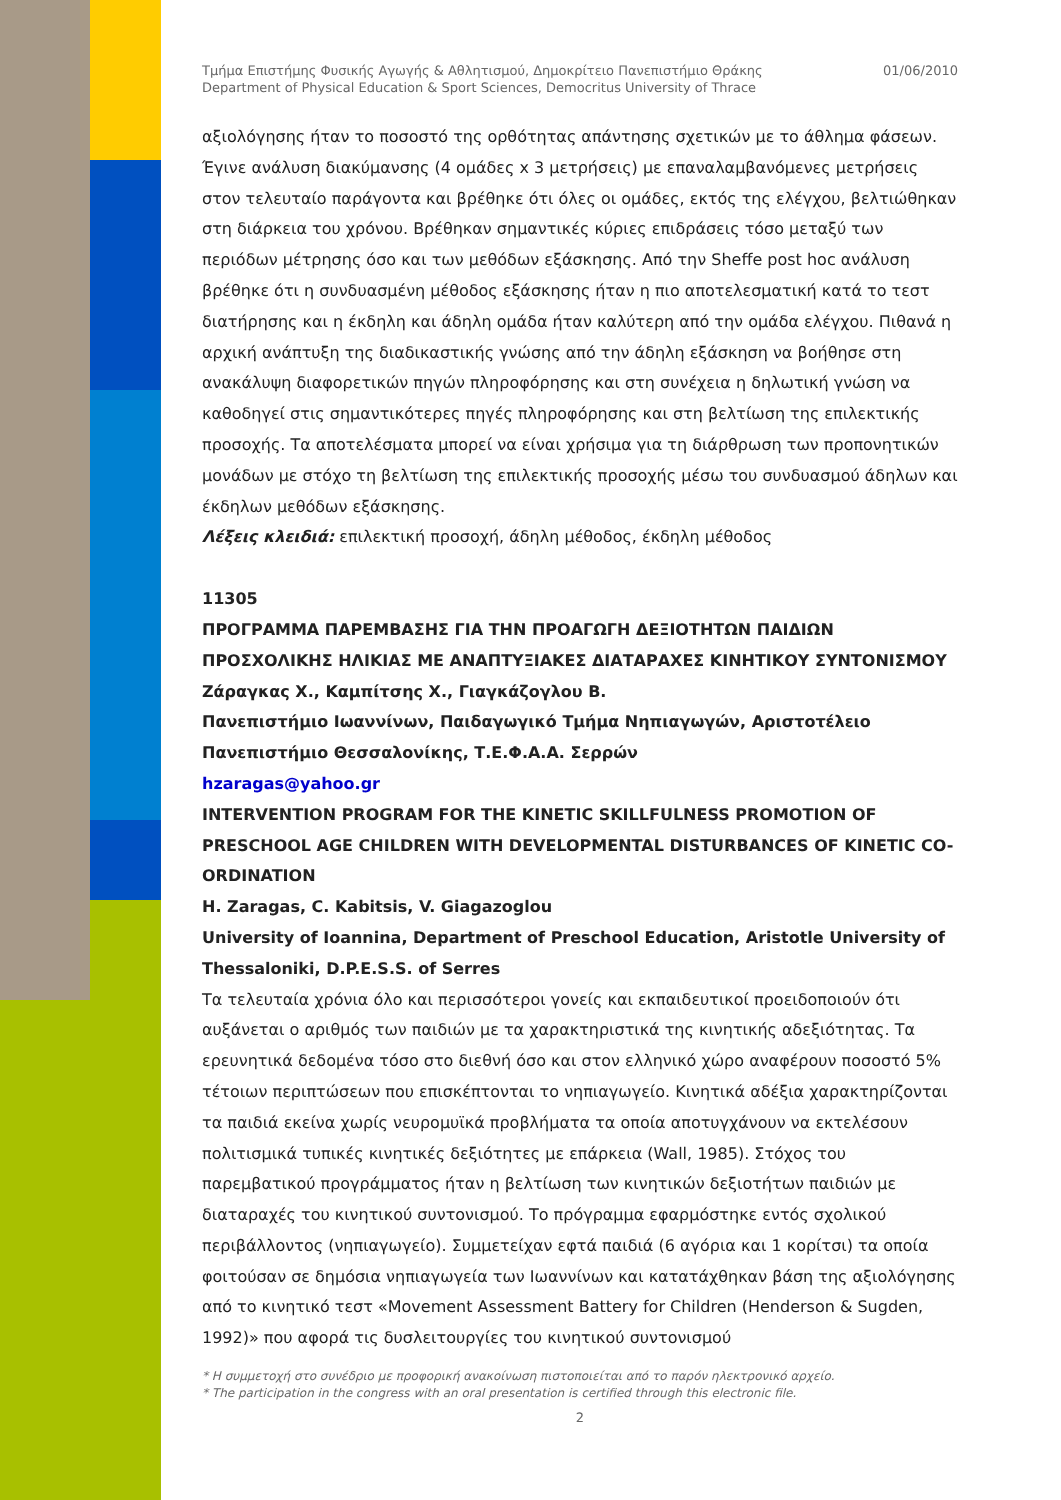Τμήμα Επιστήμης Φυσικής Αγωγής & Αθλητισμού, Δημοκρίτειο Πανεπιστήμιο Θράκης
Department of Physical Education & Sport Sciences, Democritus University of Thrace
01/06/2010
αξιολόγησης ήταν το ποσοστό της ορθότητας απάντησης σχετικών με το άθλημα φάσεων. Έγινε ανάλυση διακύμανσης (4 ομάδες x 3 μετρήσεις) με επαναλαμβανόμενες μετρήσεις στον τελευταίο παράγοντα και βρέθηκε ότι όλες οι ομάδες, εκτός της ελέγχου, βελτιώθηκαν στη διάρκεια του χρόνου. Βρέθηκαν σημαντικές κύριες επιδράσεις τόσο μεταξύ των περιόδων μέτρησης όσο και των μεθόδων εξάσκησης. Από την Sheffe post hoc ανάλυση βρέθηκε ότι η συνδυασμένη μέθοδος εξάσκησης ήταν η πιο αποτελεσματική κατά το τεστ διατήρησης και η έκδηλη και άδηλη ομάδα ήταν καλύτερη από την ομάδα ελέγχου. Πιθανά η αρχική ανάπτυξη της διαδικαστικής γνώσης από την άδηλη εξάσκηση να βοήθησε στη ανακάλυψη διαφορετικών πηγών πληροφόρησης και στη συνέχεια η δηλωτική γνώση να καθοδηγεί στις σημαντικότερες πηγές πληροφόρησης και στη βελτίωση της επιλεκτικής προσοχής. Τα αποτελέσματα μπορεί να είναι χρήσιμα για τη διάρθρωση των προπονητικών μονάδων με στόχο τη βελτίωση της επιλεκτικής προσοχής μέσω του συνδυασμού άδηλων και έκδηλων μεθόδων εξάσκησης.
Λέξεις κλειδιά: επιλεκτική προσοχή, άδηλη μέθοδος, έκδηλη μέθοδος
11305
ΠΡΟΓΡΑΜΜΑ ΠΑΡΕΜΒΑΣΗΣ ΓΙΑ ΤΗΝ ΠΡΟΑΓΩΓΗ ΔΕΞΙΟΤΗΤΩΝ ΠΑΙΔΙΩΝ ΠΡΟΣΧΟΛΙΚΗΣ ΗΛΙΚΙΑΣ ΜΕ ΑΝΑΠΤΥΞΙΑΚΕΣ ΔΙΑΤΑΡΑΧΕΣ ΚΙΝΗΤΙΚΟΥ ΣΥΝΤΟΝΙΣΜΟΥ
Ζάραγκας Χ., Καμπίτσης Χ., Γιαγκάζογλου Β.
Πανεπιστήμιο Ιωαννίνων, Παιδαγωγικό Τμήμα Νηπιαγωγών, Αριστοτέλειο Πανεπιστήμιο Θεσσαλονίκης, Τ.Ε.Φ.Α.Α. Σερρών
hzaragas@yahoo.gr
INTERVENTION PROGRAM FOR THE KINETIC SKILLFULNESS PROMOTION OF PRESCHOOL AGE CHILDREN WITH DEVELOPMENTAL DISTURBANCES OF KINETIC CO-ORDINATION
H. Zaragas, C. Kabitsis, V. Giagazoglou
University of Ioannina, Department of Preschool Education, Aristotle University of Thessaloniki, D.P.E.S.S. of Serres
Τα τελευταία χρόνια όλο και περισσότεροι γονείς και εκπαιδευτικοί προειδοποιούν ότι αυξάνεται ο αριθμός των παιδιών με τα χαρακτηριστικά της κινητικής αδεξιότητας. Τα ερευνητικά δεδομένα τόσο στο διεθνή όσο και στον ελληνικό χώρο αναφέρουν ποσοστό 5% τέτοιων περιπτώσεων που επισκέπτονται το νηπιαγωγείο. Κινητικά αδέξια χαρακτηρίζονται τα παιδιά εκείνα χωρίς νευρομυϊκά προβλήματα τα οποία αποτυγχάνουν να εκτελέσουν πολιτισμικά τυπικές κινητικές δεξιότητες με επάρκεια (Wall, 1985). Στόχος του παρεμβατικού προγράμματος ήταν η βελτίωση των κινητικών δεξιοτήτων παιδιών με διαταραχές του κινητικού συντονισμού. Το πρόγραμμα εφαρμόστηκε εντός σχολικού περιβάλλοντος (νηπιαγωγείο). Συμμετείχαν εφτά παιδιά (6 αγόρια και 1 κορίτσι) τα οποία φοιτούσαν σε δημόσια νηπιαγωγεία των Ιωαννίνων και κατατάχθηκαν βάση της αξιολόγησης από το κινητικό τεστ «Movement Assessment Battery for Children (Henderson & Sugden, 1992)» που αφορά τις δυσλειτουργίες του κινητικού συντονισμού
* Η συμμετοχή στο συνέδριο με προφορική ανακοίνωση πιστοποιείται από το παρόν ηλεκτρονικό αρχείο.
* The participation in the congress with an oral presentation is certified through this electronic file.
2